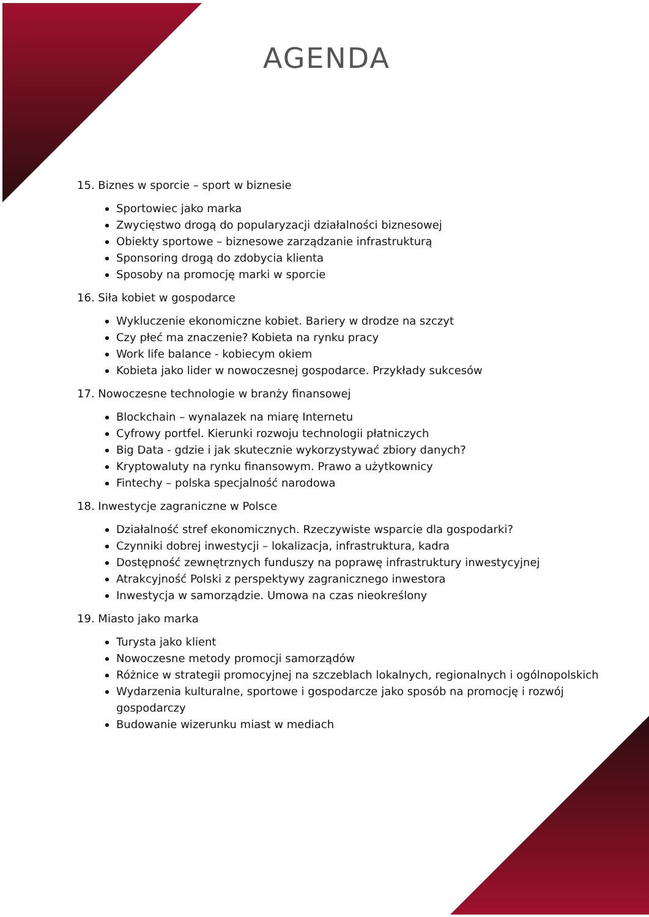AGENDA
15. Biznes w sporcie – sport w biznesie
Sportowiec jako marka
Zwycięstwo drogą do popularyzacji działalności biznesowej
Obiekty sportowe – biznesowe zarządzanie infrastrukturą
Sponsoring drogą do zdobycia klienta
Sposoby na promocję marki w sporcie
16. Siła kobiet w gospodarce
Wykluczenie ekonomiczne kobiet. Bariery w drodze na szczyt
Czy płeć ma znaczenie? Kobieta na rynku pracy
Work life balance - kobiecym okiem
Kobieta jako lider w nowoczesnej gospodarce. Przykłady sukcesów
17. Nowoczesne technologie w branży finansowej
Blockchain – wynalazek na miarę Internetu
Cyfrowy portfel. Kierunki rozwoju technologii płatniczych
Big Data - gdzie i jak skutecznie wykorzystywać zbiory danych?
Kryptowaluty na rynku finansowym. Prawo a użytkownicy
Fintechy – polska specjalność narodowa
18. Inwestycje zagraniczne w Polsce
Działalność stref ekonomicznych. Rzeczywiste wsparcie dla gospodarki?
Czynniki dobrej inwestycji – lokalizacja, infrastruktura, kadra
Dostępność zewnętrznych funduszy na poprawę infrastruktury inwestycyjnej
Atrakcyjność Polski z perspektywy zagranicznego inwestora
Inwestycja w samorządzie. Umowa na czas nieokreślony
19. Miasto jako marka
Turysta jako klient
Nowoczesne metody promocji samorządów
Różnice w strategii promocyjnej na szczeblach lokalnych, regionalnych i ogólnopolskich
Wydarzenia kulturalne, sportowe i gospodarcze jako sposób na promocję i rozwój gospodarczy
Budowanie wizerunku miast w mediach